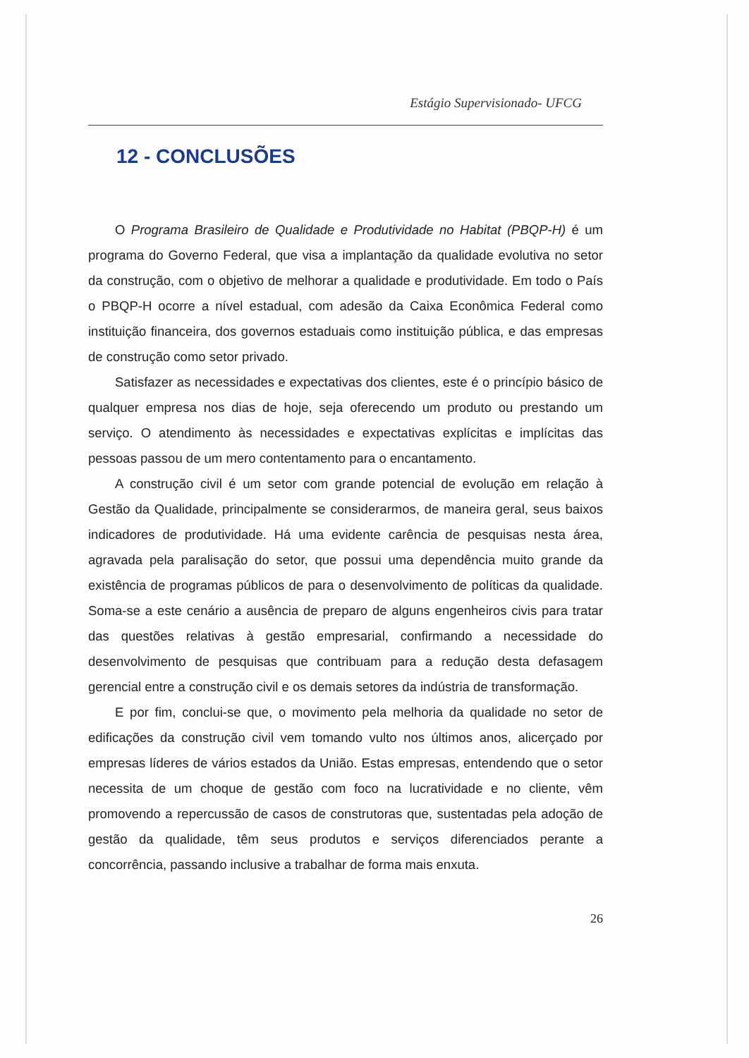Estágio Supervisionado- UFCG
12 - CONCLUSÕES
O Programa Brasileiro de Qualidade e Produtividade no Habitat (PBQP-H) é um programa do Governo Federal, que visa a implantação da qualidade evolutiva no setor da construção, com o objetivo de melhorar a qualidade e produtividade. Em todo o País o PBQP-H ocorre a nível estadual, com adesão da Caixa Econômica Federal como instituição financeira, dos governos estaduais como instituição pública, e das empresas de construção como setor privado.
Satisfazer as necessidades e expectativas dos clientes, este é o princípio básico de qualquer empresa nos dias de hoje, seja oferecendo um produto ou prestando um serviço. O atendimento às necessidades e expectativas explícitas e implícitas das pessoas passou de um mero contentamento para o encantamento.
A construção civil é um setor com grande potencial de evolução em relação à Gestão da Qualidade, principalmente se considerarmos, de maneira geral, seus baixos indicadores de produtividade. Há uma evidente carência de pesquisas nesta área, agravada pela paralisação do setor, que possui uma dependência muito grande da existência de programas públicos de para o desenvolvimento de políticas da qualidade. Soma-se a este cenário a ausência de preparo de alguns engenheiros civis para tratar das questões relativas à gestão empresarial, confirmando a necessidade do desenvolvimento de pesquisas que contribuam para a redução desta defasagem gerencial entre a construção civil e os demais setores da indústria de transformação.
E por fim, conclui-se que, o movimento pela melhoria da qualidade no setor de edificações da construção civil vem tomando vulto nos últimos anos, alicerçado por empresas líderes de vários estados da União. Estas empresas, entendendo que o setor necessita de um choque de gestão com foco na lucratividade e no cliente, vêm promovendo a repercussão de casos de construtoras que, sustentadas pela adoção de gestão da qualidade, têm seus produtos e serviços diferenciados perante a concorrência, passando inclusive a trabalhar de forma mais enxuta.
26